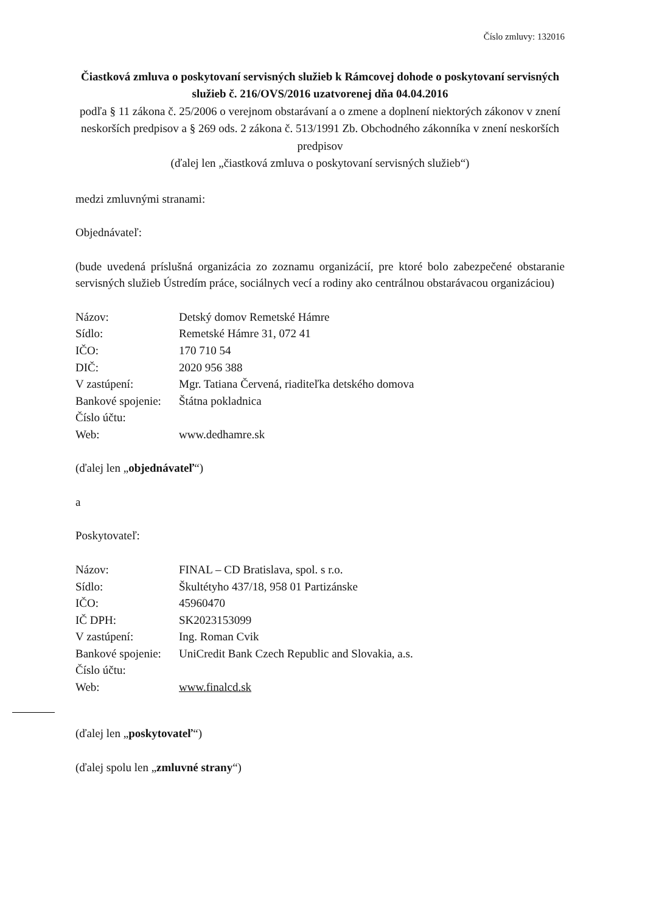Číslo zmluvy: 132016
Čiastková zmluva o poskytovaní servisných služieb k Rámcovej dohode o poskytovaní servisných služieb č. 216/OVS/2016 uzatvorenej dňa 04.04.2016
podľa § 11 zákona č. 25/2006 o verejnom obstarávaní a o zmene a doplnení niektorých zákonov v znení neskorších predpisov a § 269 ods. 2 zákona č. 513/1991 Zb. Obchodného zákonníka v znení neskorších predpisov
(ďalej len „čiastková zmluva o poskytovaní servisných služieb“)
medzi zmluvnými stranami:
Objednávateľ:
(bude uvedená príslušná organizácia zo zoznamu organizácií, pre ktoré bolo zabezpečené obstaranie servisných služieb Ústredím práce, sociálnych vecí a rodiny ako centrálnou obstarávacou organizáciou)
| Názov: | Detský domov Remetské Hámre |
| Sídlo: | Remetské Hámre 31, 072 41 |
| IČO: | 170 710 54 |
| DIČ: | 2020 956 388 |
| V zastúpení: | Mgr. Tatiana Červená, riaditeľka detského domova |
| Bankové spojenie: | Štátna pokladnica |
| Číslo účtu: | |
| Web: | www.dedhamre.sk |
(ďalej len „objednávateľ“)
a
Poskytovateľ:
| Názov: | FINAL – CD Bratislava, spol. s r.o. |
| Sídlo: | Škultétyho 437/18, 958 01 Partizánske |
| IČO: | 45960470 |
| IČ DPH: | SK2023153099 |
| V zastúpení: | Ing. Roman Cvik |
| Bankové spojenie: | UniCredit Bank Czech Republic and Slovakia, a.s. |
| Číslo účtu: | |
| Web: | www.finalcd.sk |
(ďalej len „poskytovateľ“)
(ďalej spolu len „zmluvné strany“)